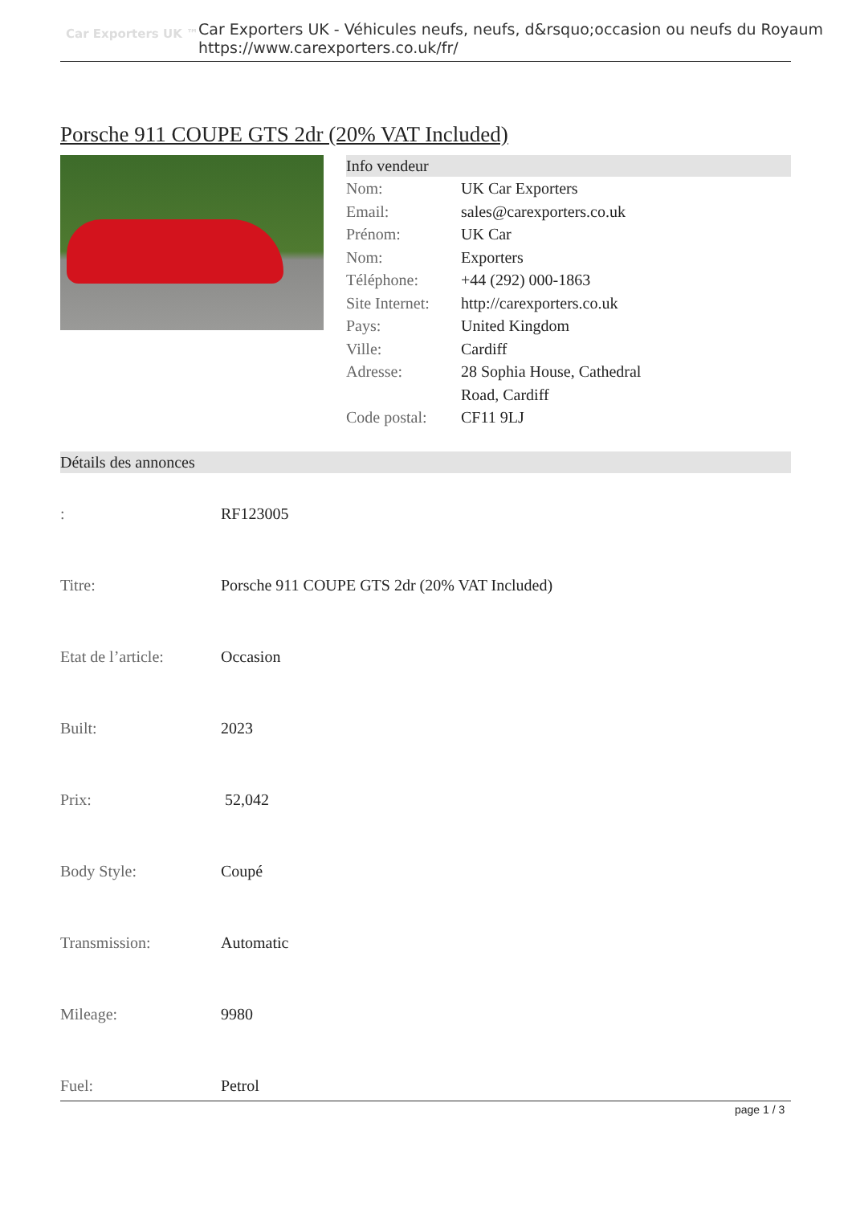Car Exporters UK ™
Car Exporters UK - Véhicules neufs, neufs, d&rsquo;occasion ou neufs du Royaum
https://www.carexporters.co.uk/fr/
Porsche 911 COUPE GTS 2dr (20% VAT Included)
Info vendeur
| Nom: | UK Car Exporters |
| Email: | sales@carexporters.co.uk |
| Prénom: | UK Car |
| Nom: | Exporters |
| Téléphone: | +44 (292) 000-1863 |
| Site Internet: | http://carexporters.co.uk |
| Pays: | United Kingdom |
| Ville: | Cardiff |
| Adresse: | 28 Sophia House, Cathedral Road, Cardiff |
| Code postal: | CF11 9LJ |
Détails des annonces
| : | RF123005 |
| Titre: | Porsche 911 COUPE GTS 2dr (20% VAT Included) |
| Etat de l’article: | Occasion |
| Built: | 2023 |
| Prix: | 52,042 |
| Body Style: | Coupé |
| Transmission: | Automatic |
| Mileage: | 9980 |
| Fuel: | Petrol |
page 1 / 3